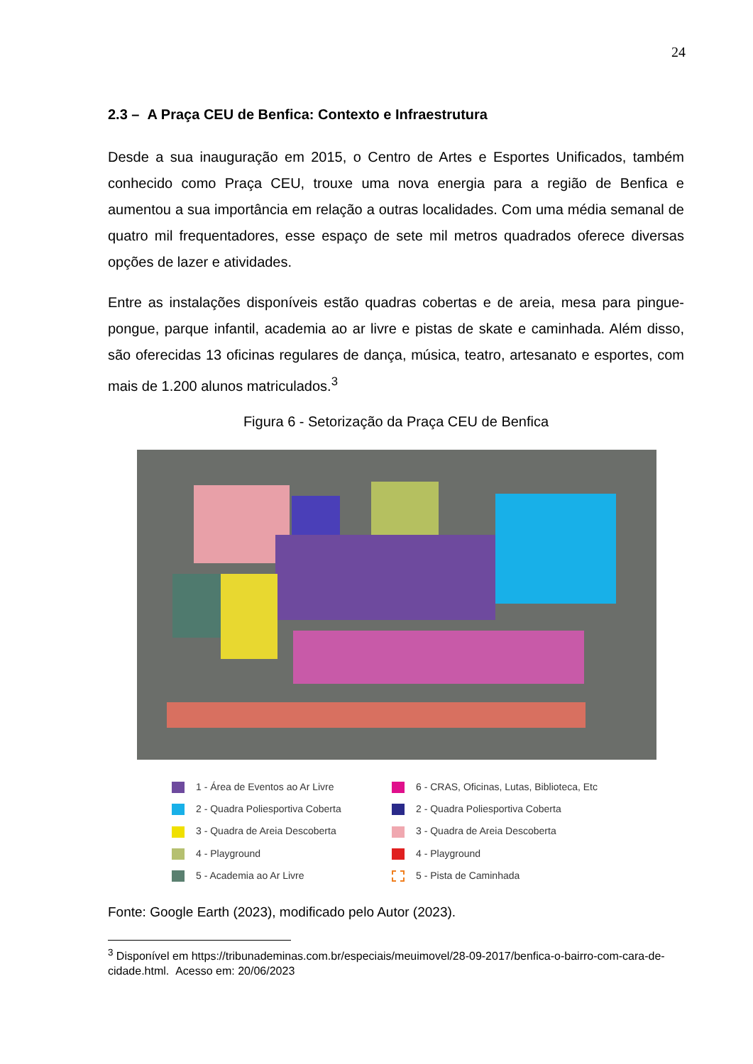24
2.3 – A Praça CEU de Benfica: Contexto e Infraestrutura
Desde a sua inauguração em 2015, o Centro de Artes e Esportes Unificados, também conhecido como Praça CEU, trouxe uma nova energia para a região de Benfica e aumentou a sua importância em relação a outras localidades. Com uma média semanal de quatro mil frequentadores, esse espaço de sete mil metros quadrados oferece diversas opções de lazer e atividades.
Entre as instalações disponíveis estão quadras cobertas e de areia, mesa para pingue-pongue, parque infantil, academia ao ar livre e pistas de skate e caminhada. Além disso, são oferecidas 13 oficinas regulares de dança, música, teatro, artesanato e esportes, com mais de 1.200 alunos matriculados.<sup>3</sup>
Figura 6 - Setorização da Praça CEU de Benfica
1 - Área de Eventos ao Ar Livre
6 - CRAS, Oficinas, Lutas, Biblioteca, Etc
2 - Quadra Poliesportiva Coberta
2 - Quadra Poliesportiva Coberta
3 - Quadra de Areia Descoberta
3 - Quadra de Areia Descoberta
4 - Playground
4 - Playground
5 - Academia ao Ar Livre
5 - Pista de Caminhada
Fonte: Google Earth (2023), modificado pelo Autor (2023).
<sup>3</sup> Disponível em https://tribunademinas.com.br/especiais/meuimovel/28-09-2017/benfica-o-bairro-com-cara-de-cidade.html. Acesso em: 20/06/2023